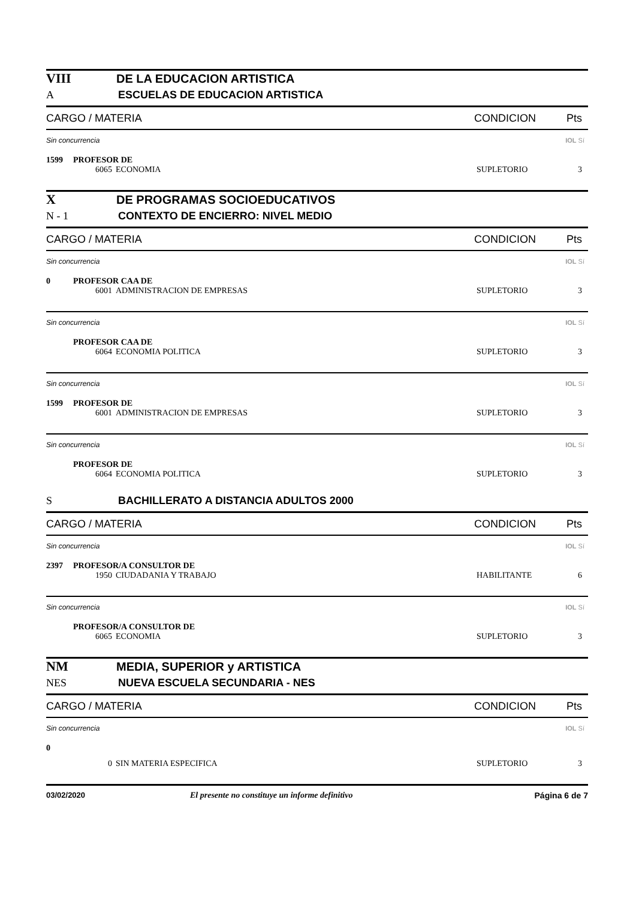VIII DE LA EDUCACION ARTISTICA
A ESCUELAS DE EDUCACION ARTISTICA
CARGO / MATERIA CONDICION Pts
Sin concurrencia IOL Sí
1599 PROFESOR DE
6065 ECONOMIA SUPLETORIO 3
X DE PROGRAMAS SOCIOEDUCATIVOS
N - 1 CONTEXTO DE ENCIERRO: NIVEL MEDIO
CARGO / MATERIA CONDICION Pts
Sin concurrencia IOL Sí
0 PROFESOR CAA DE
6001 ADMINISTRACION DE EMPRESAS
SUPLETORIO 3
Sin concurrencia IOL Sí
PROFESOR CAA DE
6064 ECONOMIA POLITICA SUPLETORIO 3
Sin concurrencia IOL Sí
1599 PROFESOR DE
6001 ADMINISTRACION DE EMPRESAS
SUPLETORIO 3
Sin concurrencia IOL Sí
PROFESOR DE
6064 ECONOMIA POLITICA SUPLETORIO 3
S BACHILLERATO A DISTANCIA ADULTOS 2000
CARGO / MATERIA CONDICION Pts
Sin concurrencia IOL Sí
2397 PROFESOR/A CONSULTOR DE
1950 CIUDADANIA Y TRABAJO HABILITANTE 6
Sin concurrencia IOL Sí
PROFESOR/A CONSULTOR DE
6065 ECONOMIA SUPLETORIO 3
NM MEDIA, SUPERIOR y ARTISTICA
NES NUEVA ESCUELA SECUNDARIA - NES
CARGO / MATERIA CONDICION Pts
Sin concurrencia IOL Sí
0
0 SIN MATERIA ESPECIFICA SUPLETORIO 3
03/02/2020 El presente no constituye un informe definitivo
Página 6 de 7